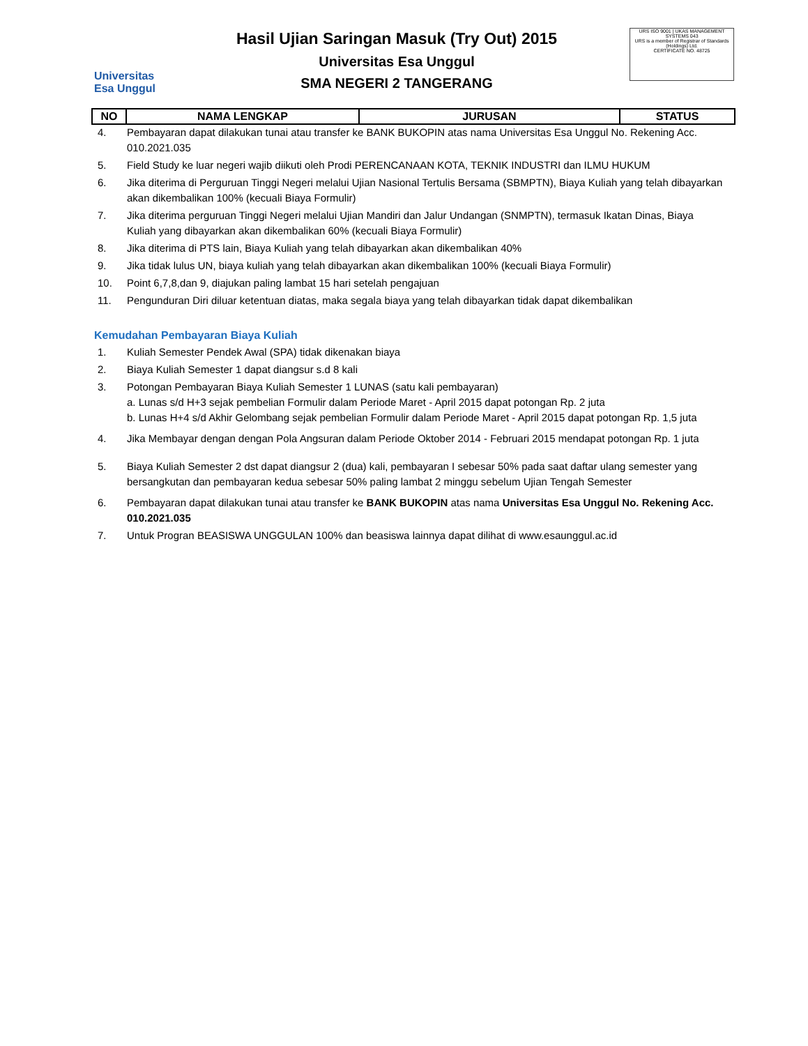Universitas
Esa Unggul
Hasil Ujian Saringan Masuk (Try Out) 2015
Universitas Esa Unggul
SMA NEGERI 2 TANGERANG
URS ISO 9001 | UKAS MANAGEMENT SYSTEMS 043
URS is a member of Registrar of Standards (Holdings) Ltd.
CERTIFICATE NO. 48725
| NO | NAMA LENGKAP | JURUSAN | STATUS |
| --- | --- | --- | --- |
4. Pembayaran dapat dilakukan tunai atau transfer ke BANK BUKOPIN atas nama Universitas Esa Unggul No. Rekening Acc. 010.2021.035
5. Field Study ke luar negeri wajib diikuti oleh Prodi PERENCANAAN KOTA, TEKNIK INDUSTRI dan ILMU HUKUM
6. Jika diterima di Perguruan Tinggi Negeri melalui Ujian Nasional Tertulis Bersama (SBMPTN), Biaya Kuliah yang telah dibayarkan akan dikembalikan 100% (kecuali Biaya Formulir)
7. Jika diterima perguruan Tinggi Negeri melalui Ujian Mandiri dan Jalur Undangan (SNMPTN), termasuk Ikatan Dinas, Biaya Kuliah yang dibayarkan akan dikembalikan 60% (kecuali Biaya Formulir)
8. Jika diterima di PTS lain, Biaya Kuliah yang telah dibayarkan akan dikembalikan 40%
9. Jika tidak lulus UN, biaya kuliah yang telah dibayarkan akan dikembalikan 100% (kecuali Biaya Formulir)
10. Point 6,7,8,dan 9, diajukan paling lambat 15 hari setelah pengajuan
11. Pengunduran Diri diluar ketentuan diatas, maka segala biaya yang telah dibayarkan tidak dapat dikembalikan
Kemudahan Pembayaran Biaya Kuliah
1. Kuliah Semester Pendek Awal (SPA) tidak dikenakan biaya
2. Biaya Kuliah Semester 1 dapat diangsur s.d 8 kali
3. Potongan Pembayaran Biaya Kuliah Semester 1 LUNAS (satu kali pembayaran)
a. Lunas s/d H+3 sejak pembelian Formulir dalam Periode Maret - April 2015 dapat potongan Rp. 2 juta
b. Lunas H+4 s/d Akhir Gelombang sejak pembelian Formulir dalam Periode Maret - April 2015 dapat potongan Rp. 1,5 juta
4. Jika Membayar dengan dengan Pola Angsuran dalam Periode Oktober 2014 - Februari 2015 mendapat potongan Rp. 1 juta
5. Biaya Kuliah Semester 2 dst dapat diangsur 2 (dua) kali, pembayaran I sebesar 50% pada saat daftar ulang semester yang bersangkutan dan pembayaran kedua sebesar 50% paling lambat 2 minggu sebelum Ujian Tengah Semester
6. Pembayaran dapat dilakukan tunai atau transfer ke BANK BUKOPIN atas nama Universitas Esa Unggul No. Rekening Acc. 010.2021.035
7. Untuk Progran BEASISWA UNGGULAN 100% dan beasiswa lainnya dapat dilihat di www.esaunggul.ac.id